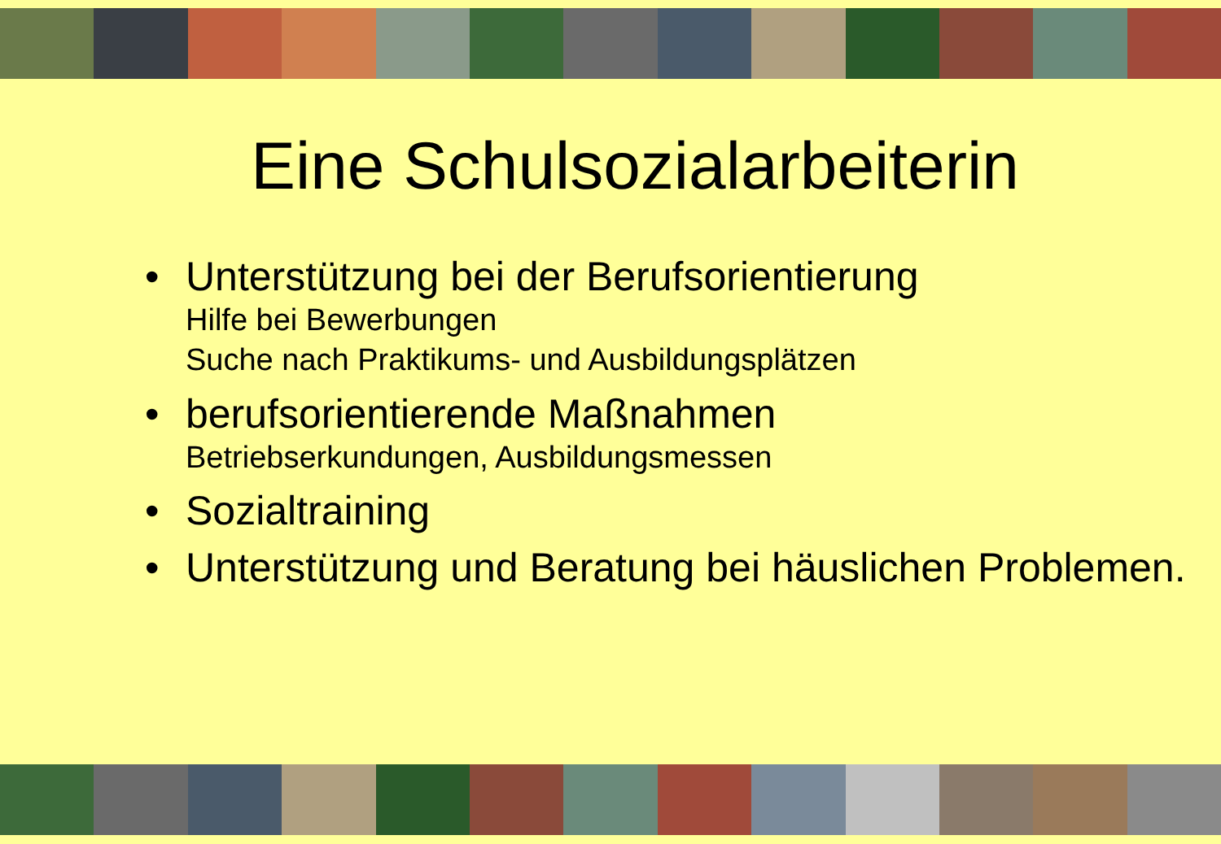Eine Schulsozialarbeiterin
• Unterstützung bei der Berufsorientierung
Hilfe bei Bewerbungen
Suche nach Praktikums- und Ausbildungsplätzen
• berufsorientierende Maßnahmen
Betriebserkundungen, Ausbildungsmessen
• Sozialtraining
• Unterstützung und Beratung bei häuslichen Problemen.